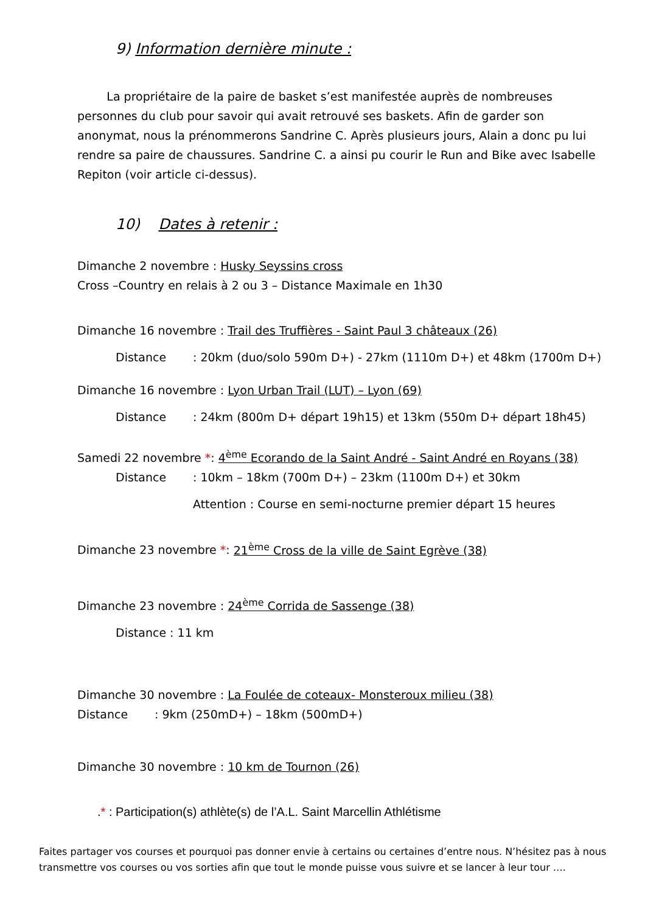9) Information dernière minute :
La propriétaire de la paire de basket s’est manifestée auprès de nombreuses personnes du club pour savoir qui avait retrouvé ses baskets. Afin de garder son anonymat, nous la prénommerons Sandrine C. Après plusieurs jours, Alain a donc pu lui rendre sa paire de chaussures. Sandrine C. a ainsi pu courir le Run and Bike avec Isabelle Repiton (voir article ci-dessus).
10) Dates à retenir :
Dimanche 2 novembre : Husky Seyssins cross
Cross –Country en relais à 2 ou 3 – Distance Maximale en 1h30
Dimanche 16 novembre : Trail des Truffières - Saint Paul 3 châteaux (26)
Distance: 20km (duo/solo 590m D+) - 27km (1110m D+) et 48km (1700m D+)
Dimanche 16 novembre : Lyon Urban Trail (LUT) – Lyon (69)
Distance: 24km (800m D+ départ 19h15) et 13km (550m D+ départ 18h45)
Samedi 22 novembre *: 4<sup>ème</sup> Ecorando de la Saint André - Saint André en Royans (38)
Distance: 10km – 18km (700m D+) – 23km (1100m D+) et 30km
Attention : Course en semi-nocturne premier départ 15 heures
Dimanche 23 novembre *: 21<sup>ème</sup> Cross de la ville de Saint Egrève (38)
Dimanche 23 novembre : 24<sup>ème</sup> Corrida de Sassenge (38)
Distance : 11 km
Dimanche 30 novembre : La Foulée de coteaux- Monsteroux milieu (38)
Distance: 9km (250mD+) – 18km (500mD+)
Dimanche 30 novembre : 10 km de Tournon (26)
.* : Participation(s) athlète(s) de l’A.L. Saint Marcellin Athlétisme
Faites partager vos courses et pourquoi pas donner envie à certains ou certaines d’entre nous. N’hésitez pas à nous transmettre vos courses ou vos sorties afin que tout le monde puisse vous suivre et se lancer à leur tour ….